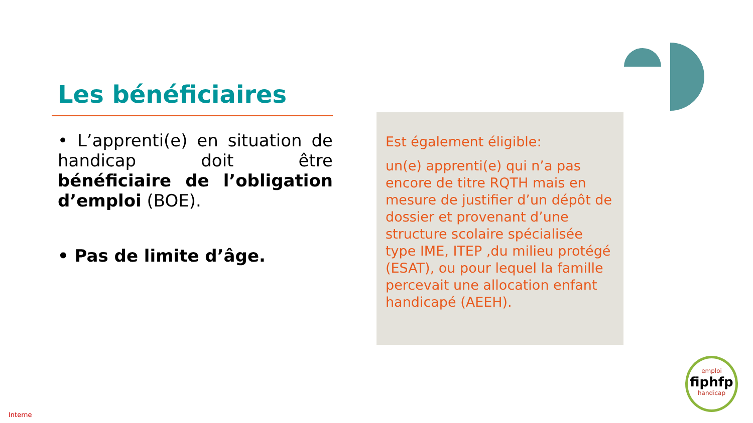Les bénéficiaires
• L’apprenti(e) en situation de handicap doit être bénéficiaire de l’obligation d’emploi (BOE).
• Pas de limite d’âge.
Est également éligible:
un(e) apprenti(e) qui n’a pas encore de titre RQTH mais en mesure de justifier d’un dépôt de dossier et provenant d’une structure scolaire spécialisée type IME, ITEP ,du milieu protégé (ESAT), ou pour lequel la famille percevait une allocation enfant handicapé (AEEH).
emploi
fiphfp
handicap
Interne